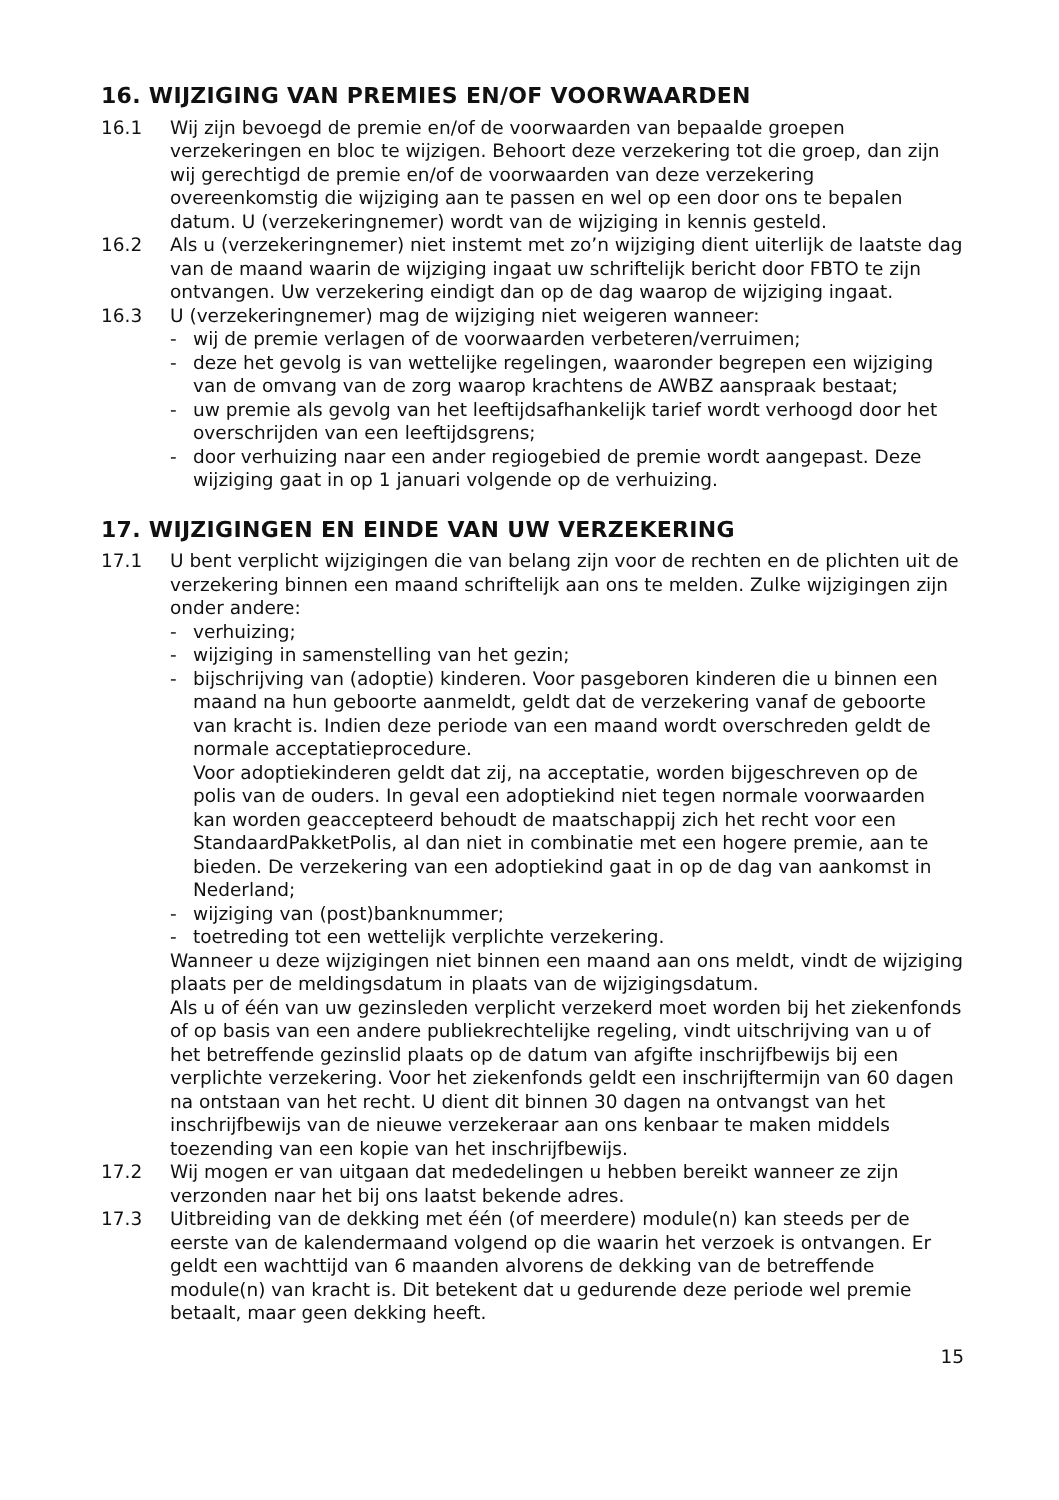16. WIJZIGING VAN PREMIES EN/OF VOORWAARDEN
16.1 Wij zijn bevoegd de premie en/of de voorwaarden van bepaalde groepen verzekeringen en bloc te wijzigen. Behoort deze verzekering tot die groep, dan zijn wij gerechtigd de premie en/of de voorwaarden van deze verzekering overeenkomstig die wijziging aan te passen en wel op een door ons te bepalen datum. U (verzekeringnemer) wordt van de wijziging in kennis gesteld.
16.2 Als u (verzekeringnemer) niet instemt met zo’n wijziging dient uiterlijk de laatste dag van de maand waarin de wijziging ingaat uw schriftelijk bericht door FBTO te zijn ontvangen. Uw verzekering eindigt dan op de dag waarop de wijziging ingaat.
16.3 U (verzekeringnemer) mag de wijziging niet weigeren wanneer:
- wij de premie verlagen of de voorwaarden verbeteren/verruimen;
- deze het gevolg is van wettelijke regelingen, waaronder begrepen een wijziging van de omvang van de zorg waarop krachtens de AWBZ aanspraak bestaat;
- uw premie als gevolg van het leeftijdsafhankelijk tarief wordt verhoogd door het overschrijden van een leeftijdsgrens;
- door verhuizing naar een ander regiogebied de premie wordt aangepast. Deze wijziging gaat in op 1 januari volgende op de verhuizing.
17. WIJZIGINGEN EN EINDE VAN UW VERZEKERING
17.1 U bent verplicht wijzigingen die van belang zijn voor de rechten en de plichten uit de verzekering binnen een maand schriftelijk aan ons te melden. Zulke wijzigingen zijn onder andere:
- verhuizing;
- wijziging in samenstelling van het gezin;
- bijschrijving van (adoptie) kinderen. Voor pasgeboren kinderen die u binnen een maand na hun geboorte aanmeldt, geldt dat de verzekering vanaf de geboorte van kracht is. Indien deze periode van een maand wordt overschreden geldt de normale acceptatieprocedure.
Voor adoptiekinderen geldt dat zij, na acceptatie, worden bijgeschreven op de polis van de ouders. In geval een adoptiekind niet tegen normale voorwaarden kan worden geaccepteerd behoudt de maatschappij zich het recht voor een StandaardPakketPolis, al dan niet in combinatie met een hogere premie, aan te bieden. De verzekering van een adoptiekind gaat in op de dag van aankomst in Nederland;
- wijziging van (post)banknummer;
- toetreding tot een wettelijk verplichte verzekering.
Wanneer u deze wijzigingen niet binnen een maand aan ons meldt, vindt de wijziging plaats per de meldingsdatum in plaats van de wijzigingsdatum.
Als u of één van uw gezinsleden verplicht verzekerd moet worden bij het ziekenfonds of op basis van een andere publiekrechtelijke regeling, vindt uitschrijving van u of het betreffende gezinslid plaats op de datum van afgifte inschrijfbewijs bij een verplichte verzekering. Voor het ziekenfonds geldt een inschrijftermijn van 60 dagen na ontstaan van het recht. U dient dit binnen 30 dagen na ontvangst van het inschrijfbewijs van de nieuwe verzekeraar aan ons kenbaar te maken middels toezending van een kopie van het inschrijfbewijs.
17.2 Wij mogen er van uitgaan dat mededelingen u hebben bereikt wanneer ze zijn verzonden naar het bij ons laatst bekende adres.
17.3 Uitbreiding van de dekking met één (of meerdere) module(n) kan steeds per de eerste van de kalendermaand volgend op die waarin het verzoek is ontvangen. Er geldt een wachttijd van 6 maanden alvorens de dekking van de betreffende module(n) van kracht is. Dit betekent dat u gedurende deze periode wel premie betaalt, maar geen dekking heeft.
15